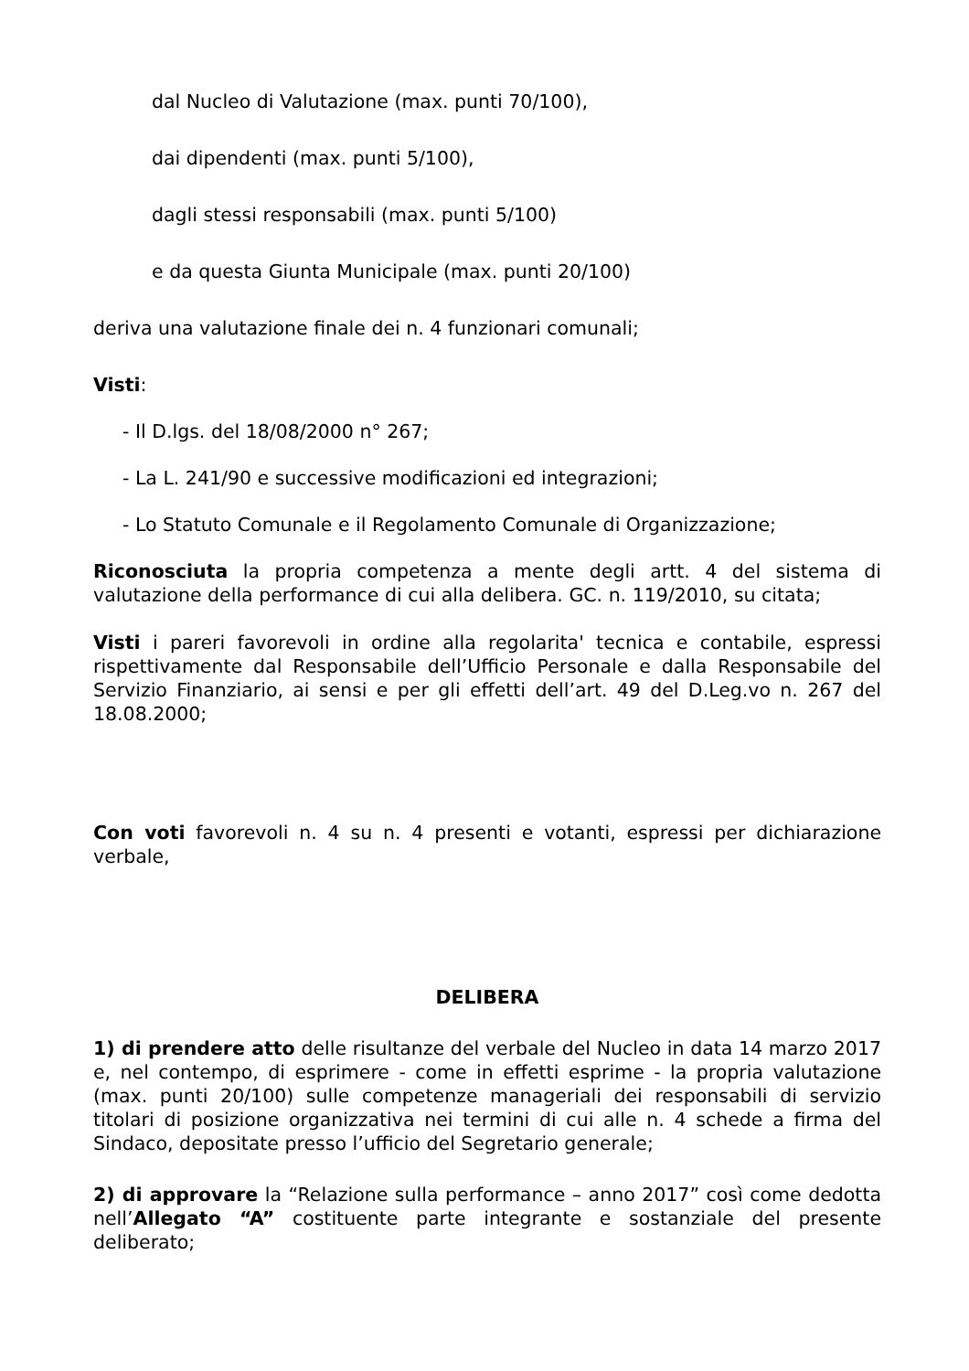dal Nucleo di Valutazione (max. punti 70/100),
dai dipendenti (max. punti 5/100),
dagli stessi responsabili (max. punti 5/100)
e da questa Giunta Municipale (max. punti 20/100)
deriva una valutazione finale dei n. 4 funzionari comunali;
Visti:
- Il D.lgs. del 18/08/2000 n° 267;
- La L. 241/90 e successive modificazioni ed integrazioni;
- Lo Statuto Comunale e il Regolamento Comunale di Organizzazione;
Riconosciuta la propria competenza a mente degli artt. 4 del sistema di valutazione della performance di cui alla delibera. GC. n. 119/2010, su citata;
Visti i pareri favorevoli in ordine alla regolarita' tecnica e contabile, espressi rispettivamente dal Responsabile dell’Ufficio Personale e dalla Responsabile del Servizio Finanziario, ai sensi e per gli effetti dell’art. 49 del D.Leg.vo n. 267 del 18.08.2000;
Con voti favorevoli n. 4 su n. 4 presenti e votanti, espressi per dichiarazione verbale,
DELIBERA
1) di prendere atto delle risultanze del verbale del Nucleo in data 14 marzo 2017 e, nel contempo, di esprimere - come in effetti esprime - la propria valutazione (max. punti 20/100) sulle competenze manageriali dei responsabili di servizio titolari di posizione organizzativa nei termini di cui alle n. 4 schede a firma del Sindaco, depositate presso l’ufficio del Segretario generale;
2) di approvare la “Relazione sulla performance – anno 2017” così come dedotta nell’Allegato “A” costituente parte integrante e sostanziale del presente deliberato;